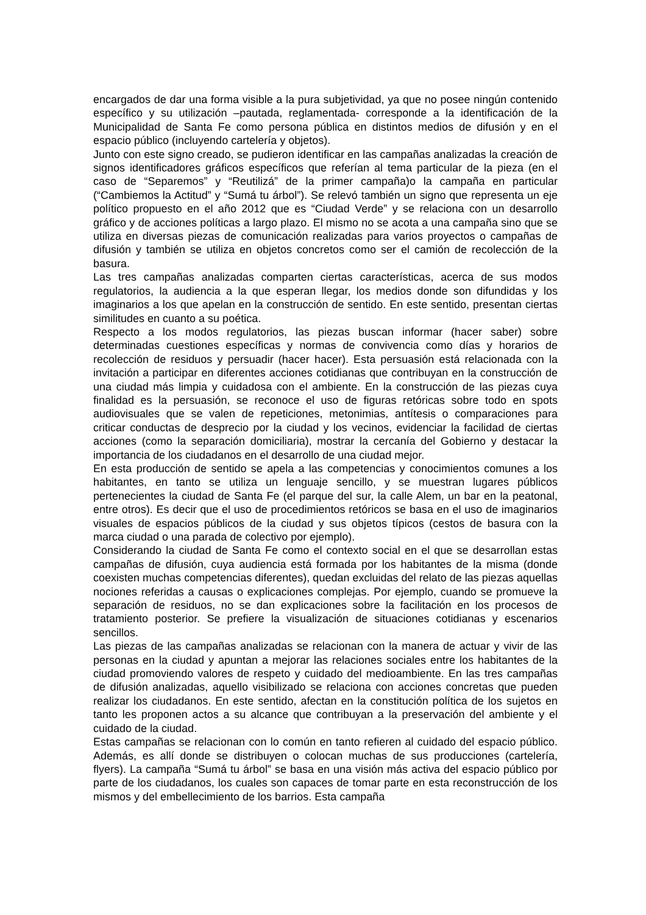encargados de dar una forma visible a la pura subjetividad, ya que no posee ningún contenido específico y su utilización –pautada, reglamentada- corresponde a la identificación de la Municipalidad de Santa Fe como persona pública en distintos medios de difusión y en el espacio público (incluyendo cartelería y objetos).
Junto con este signo creado, se pudieron identificar en las campañas analizadas la creación de signos identificadores gráficos específicos que referían al tema particular de la pieza (en el caso de “Separemos” y “Reutilizá” de la primer campaña)o la campaña en particular (“Cambiemos la Actitud” y “Sumá tu árbol”). Se relevó también un signo que representa un eje político propuesto en el año 2012 que es “Ciudad Verde” y se relaciona con un desarrollo gráfico y de acciones políticas a largo plazo. El mismo no se acota a una campaña sino que se utiliza en diversas piezas de comunicación realizadas para varios proyectos o campañas de difusión y también se utiliza en objetos concretos como ser el camión de recolección de la basura.
Las tres campañas analizadas comparten ciertas características, acerca de sus modos regulatorios, la audiencia a la que esperan llegar, los medios donde son difundidas y los imaginarios a los que apelan en la construcción de sentido. En este sentido, presentan ciertas similitudes en cuanto a su poética.
Respecto a los modos regulatorios, las piezas buscan informar (hacer saber) sobre determinadas cuestiones específicas y normas de convivencia como días y horarios de recolección de residuos y persuadir (hacer hacer). Esta persuasión está relacionada con la invitación a participar en diferentes acciones cotidianas que contribuyan en la construcción de una ciudad más limpia y cuidadosa con el ambiente. En la construcción de las piezas cuya finalidad es la persuasión, se reconoce el uso de figuras retóricas sobre todo en spots audiovisuales que se valen de repeticiones, metonimias, antítesis o comparaciones para criticar conductas de desprecio por la ciudad y los vecinos, evidenciar la facilidad de ciertas acciones (como la separación domiciliaria), mostrar la cercanía del Gobierno y destacar la importancia de los ciudadanos en el desarrollo de una ciudad mejor.
En esta producción de sentido se apela a las competencias y conocimientos comunes a los habitantes, en tanto se utiliza un lenguaje sencillo, y se muestran lugares públicos pertenecientes la ciudad de Santa Fe (el parque del sur, la calle Alem, un bar en la peatonal, entre otros). Es decir que el uso de procedimientos retóricos se basa en el uso de imaginarios visuales de espacios públicos de la ciudad y sus objetos típicos (cestos de basura con la marca ciudad o una parada de colectivo por ejemplo).
Considerando la ciudad de Santa Fe como el contexto social en el que se desarrollan estas campañas de difusión, cuya audiencia está formada por los habitantes de la misma (donde coexisten muchas competencias diferentes), quedan excluidas del relato de las piezas aquellas nociones referidas a causas o explicaciones complejas. Por ejemplo, cuando se promueve la separación de residuos, no se dan explicaciones sobre la facilitación en los procesos de tratamiento posterior. Se prefiere la visualización de situaciones cotidianas y escenarios sencillos.
Las piezas de las campañas analizadas se relacionan con la manera de actuar y vivir de las personas en la ciudad y apuntan a mejorar las relaciones sociales entre los habitantes de la ciudad promoviendo valores de respeto y cuidado del medioambiente. En las tres campañas de difusión analizadas, aquello visibilizado se relaciona con acciones concretas que pueden realizar los ciudadanos. En este sentido, afectan en la constitución política de los sujetos en tanto les proponen actos a su alcance que contribuyan a la preservación del ambiente y el cuidado de la ciudad.
Estas campañas se relacionan con lo común en tanto refieren al cuidado del espacio público. Además, es allí donde se distribuyen o colocan muchas de sus producciones (cartelería, flyers). La campaña “Sumá tu árbol” se basa en una visión más activa del espacio público por parte de los ciudadanos, los cuales son capaces de tomar parte en esta reconstrucción de los mismos y del embellecimiento de los barrios. Esta campaña